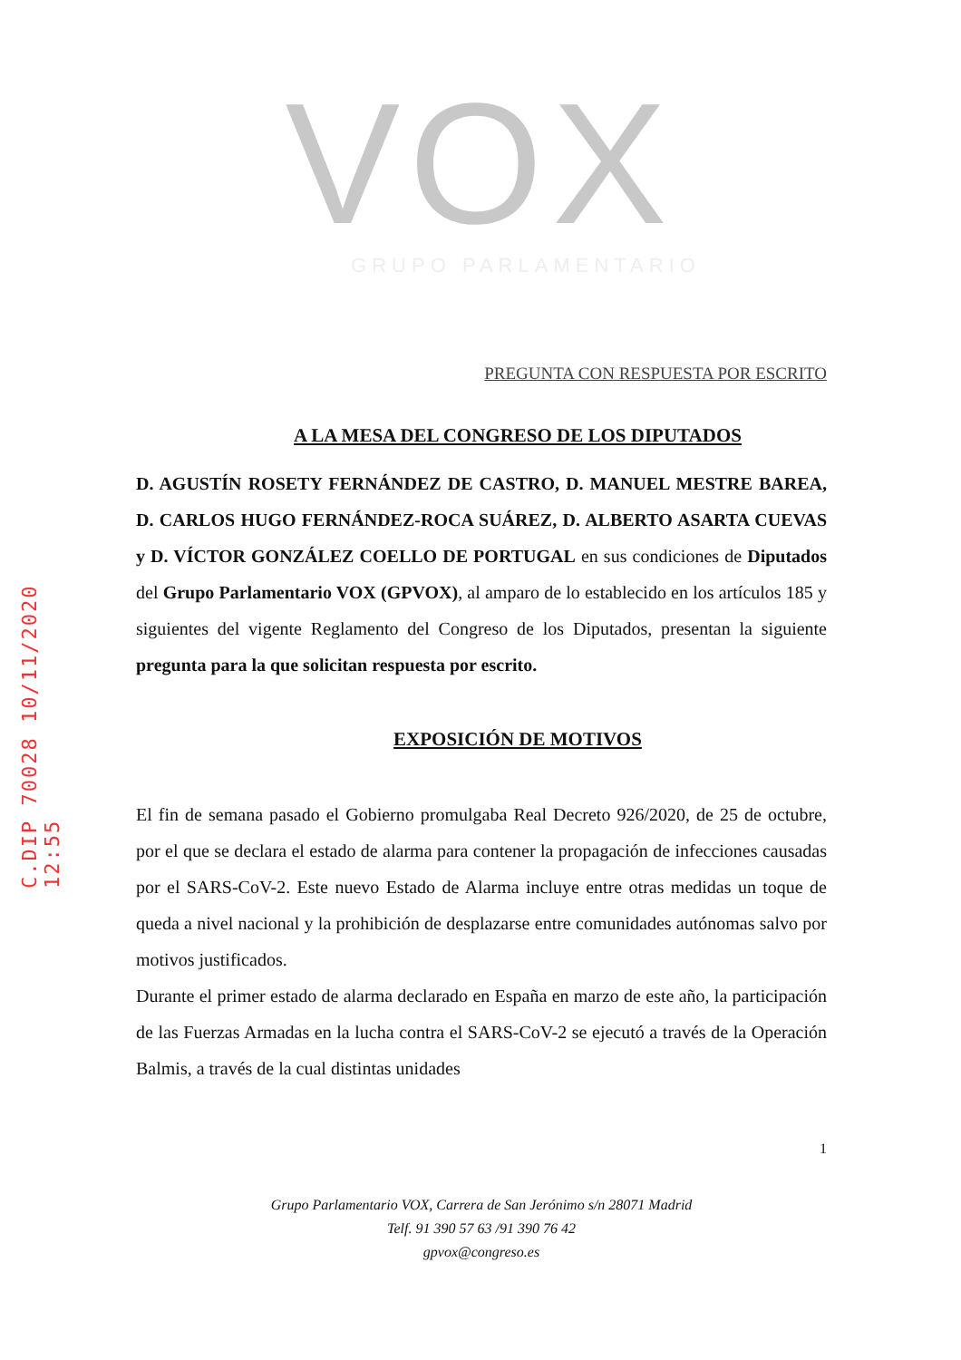C.DIP 70028 10/11/2020 12:55
VOX
GRUPO PARLAMENTARIO
PREGUNTA CON RESPUESTA POR ESCRITO
A LA MESA DEL CONGRESO DE LOS DIPUTADOS
D. AGUSTÍN ROSETY FERNÁNDEZ DE CASTRO, D. MANUEL MESTRE BAREA, D. CARLOS HUGO FERNÁNDEZ-ROCA SUÁREZ, D. ALBERTO ASARTA CUEVAS y D. VÍCTOR GONZÁLEZ COELLO DE PORTUGAL en sus condiciones de Diputados del Grupo Parlamentario VOX (GPVOX), al amparo de lo establecido en los artículos 185 y siguientes del vigente Reglamento del Congreso de los Diputados, presentan la siguiente pregunta para la que solicitan respuesta por escrito.
EXPOSICIÓN DE MOTIVOS
El fin de semana pasado el Gobierno promulgaba Real Decreto 926/2020, de 25 de octubre, por el que se declara el estado de alarma para contener la propagación de infecciones causadas por el SARS-CoV-2. Este nuevo Estado de Alarma incluye entre otras medidas un toque de queda a nivel nacional y la prohibición de desplazarse entre comunidades autónomas salvo por motivos justificados.
Durante el primer estado de alarma declarado en España en marzo de este año, la participación de las Fuerzas Armadas en la lucha contra el SARS-CoV-2 se ejecutó a través de la Operación Balmis, a través de la cual distintas unidades
1
Grupo Parlamentario VOX, Carrera de San Jerónimo s/n 28071 Madrid
Telf. 91 390 57 63 /91 390 76 42
gpvox@congreso.es